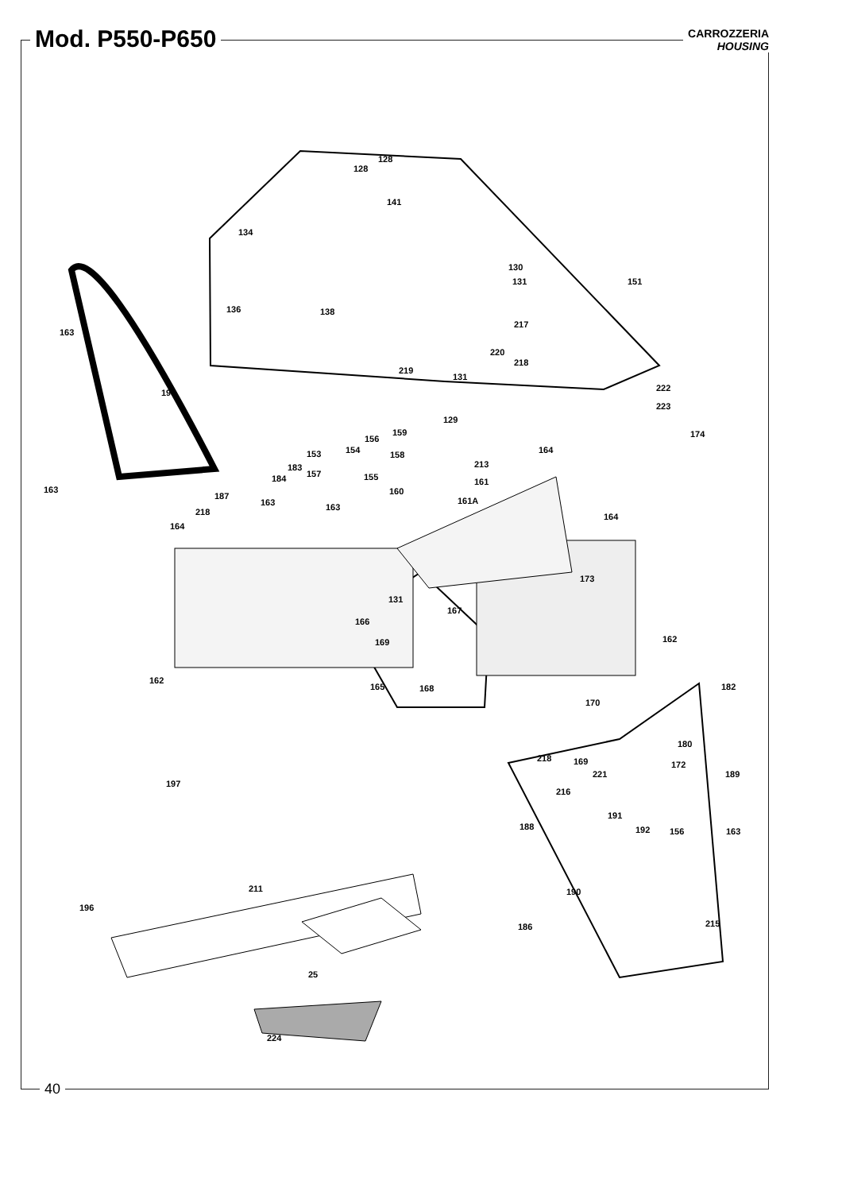Mod. P550-P650
CARROZZERIA
HOUSING
128
128
141
134
130
131 151
136 138
217
163
220
218
219
131
195 222
223
129
159
156 174
153 154 164 158
213 183
157 155 161 184
163 160 187
163 163
161A
218
164
164
173
131
167
166
162 169
162
165 168 182
170
180
218 169 172
221 189
197
216
191
188 192 156 163
211 190
196
215 186
25
224
40